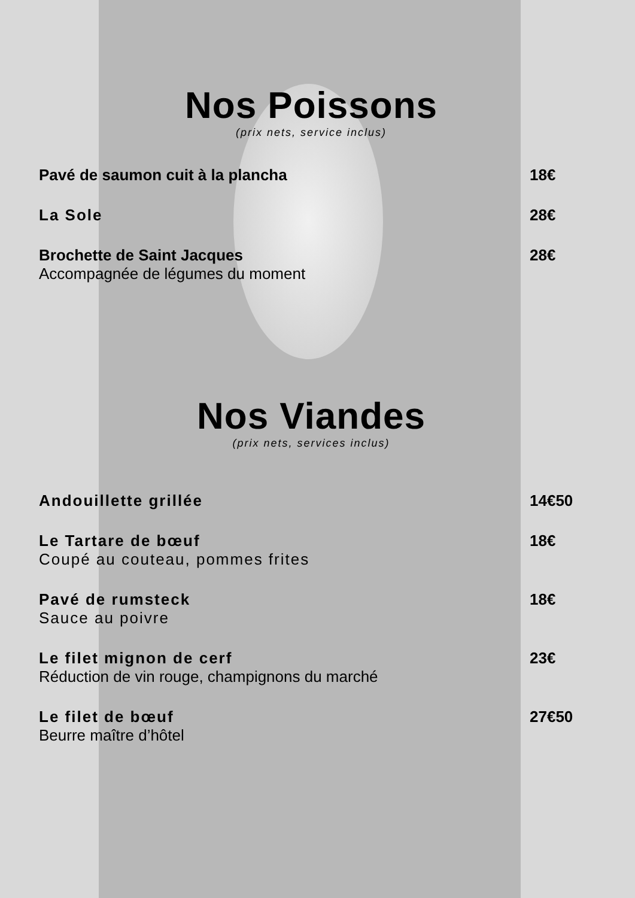Nos Poissons
(prix nets, service inclus)
Pavé de saumon cuit à la plancha
18€
La Sole 28€
Brochette de Saint Jacques
Accompagnée de légumes du moment
28€
Nos Viandes
(prix nets, services inclus)
Andouillette grillée 14€50
Le Tartare de bœuf
Coupé au couteau, pommes frites
18€
Pavé de rumsteck
Sauce au poivre
18€
Le filet mignon de cerf
Réduction de vin rouge, champignons du marché
23€
Le filet de bœuf
Beurre maître d’hôtel
27€50